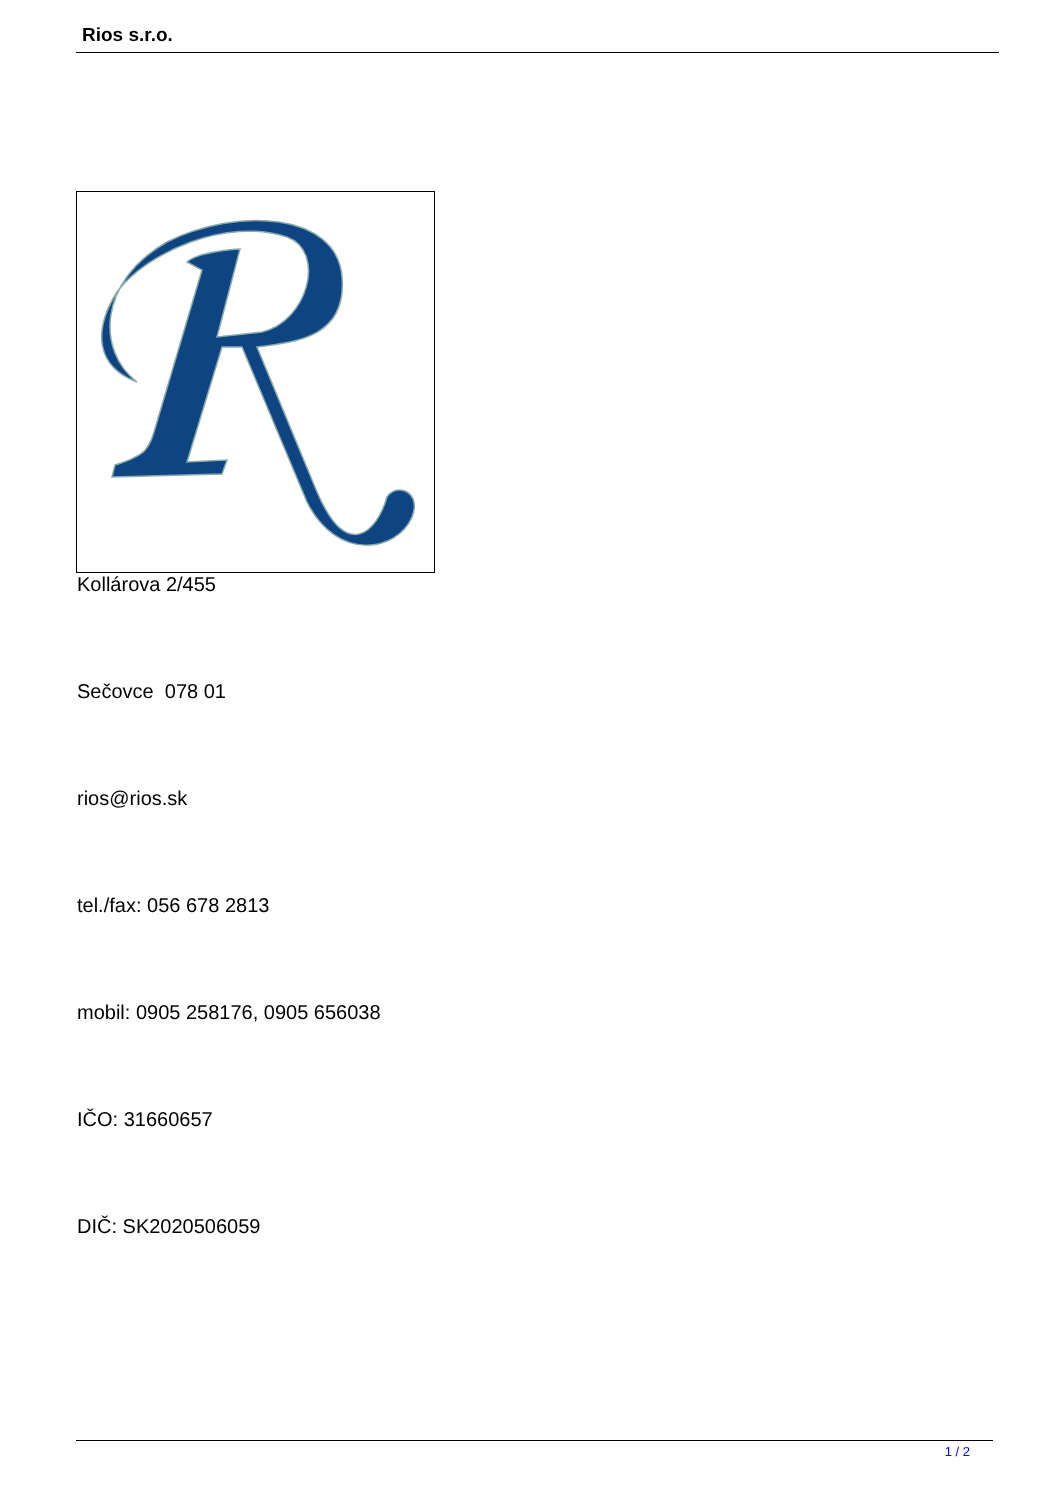Rios s.r.o.
Kollárova 2/455
Sečovce 078 01
rios@rios.sk
tel./fax: 056 678 2813
mobil: 0905 258176, 0905 656038
IČO: 31660657
DIČ: SK2020506059
1 / 2